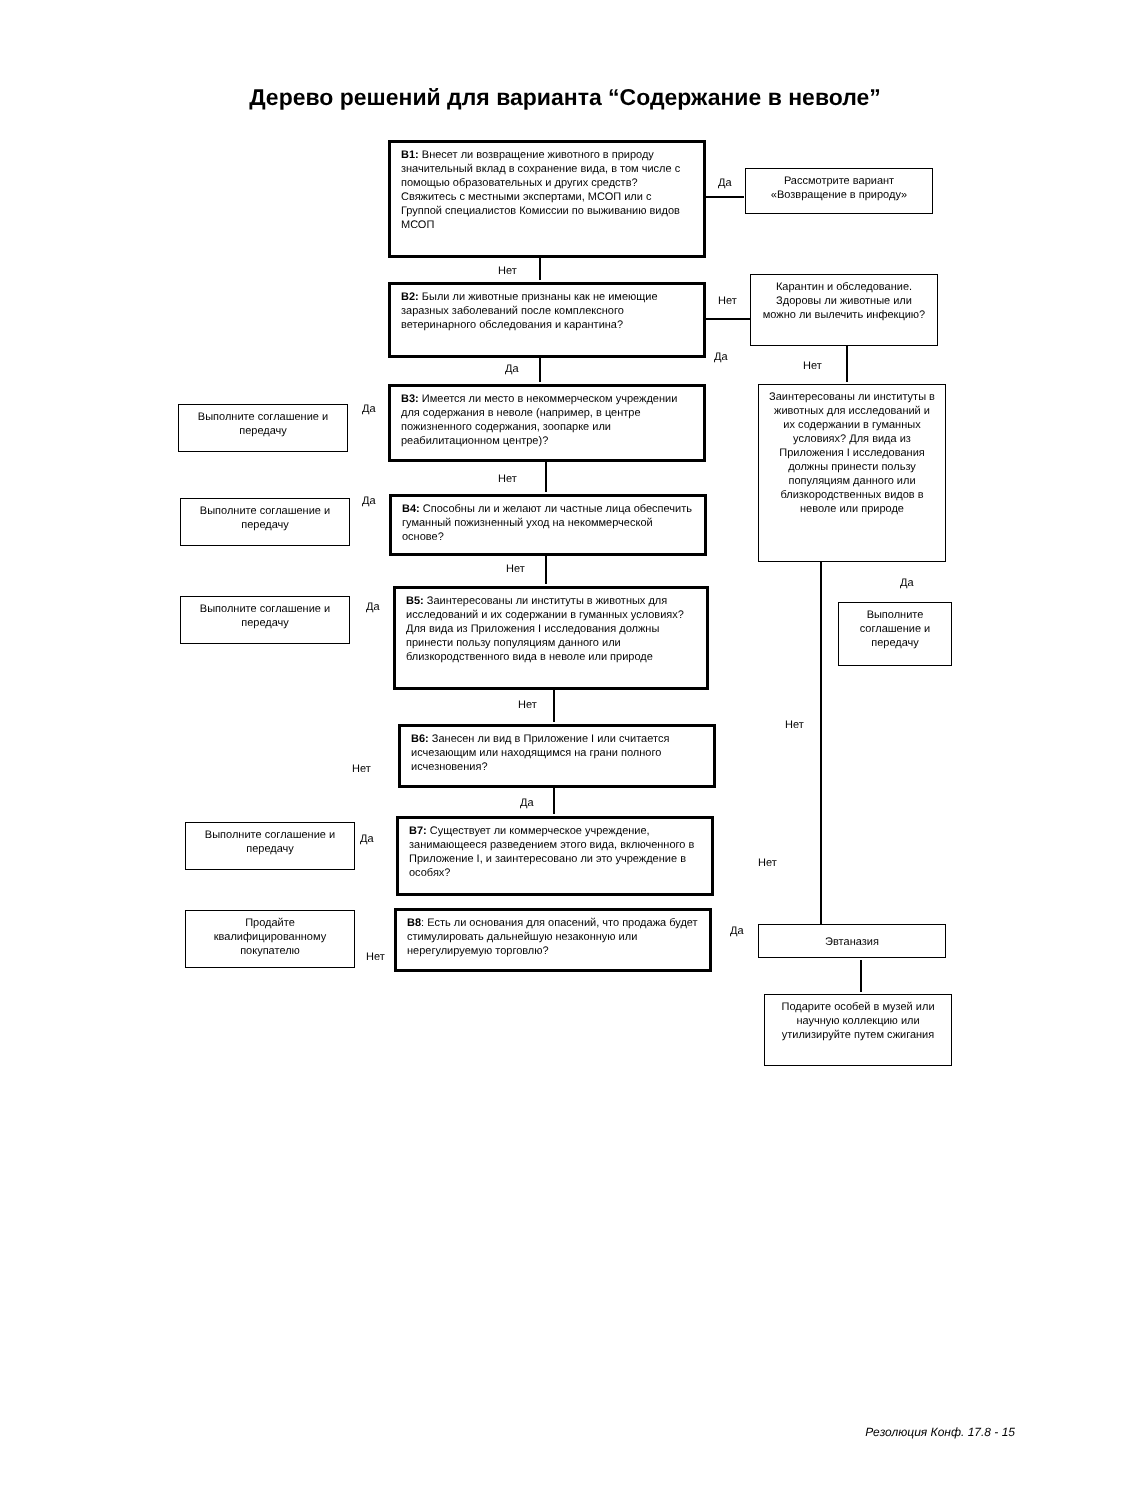Дерево решений для варианта “Содержание в неволе”
В1: Внесет ли возвращение животного в природу значительный вклад в сохранение вида, в том числе с помощью образовательных и других средств?
Свяжитесь с местными экспертами, МСОП или с Группой специалистов Комиссии по выживанию видов МСОП
Да
Рассмотрите вариант «Возвращение в природу»
Нет
В2: Были ли животные признаны как не имеющие заразных заболеваний после комплексного ветеринарного обследования и карантина?
Нет
Карантин и обследование. Здоровы ли животные или можно ли вылечить инфекцию?
Да
Нет
Да
В3: Имеется ли место в некоммерческом учреждении для содержания в неволе (например, в центре пожизненного содержания, зоопарке или реабилитационном центре)?
Да
Выполните соглашение и передачу
Заинтересованы ли институты в животных для исследований и их содержании в гуманных условиях? Для вида из Приложения I исследования должны принести пользу популяциям данного или близкородственных видов в неволе или природе
Нет
В4: Способны ли и желают ли частные лица обеспечить гуманный пожизненный уход на некоммерческой основе?
Да
Выполните соглашение и передачу
Нет
Да
В5: Заинтересованы ли институты в животных для исследований и их содержании в гуманных условиях? Для вида из Приложения I исследования должны принести пользу популяциям данного или близкородственного вида в неволе или природе
Да
Выполните соглашение и передачу
Выполните соглашение и передачу
Нет
Нет
В6: Занесен ли вид в Приложение I или считается исчезающим или находящимся на грани полного исчезновения?
Нет
Да
В7: Существует ли коммерческое учреждение, занимающееся разведением этого вида, включенного в Приложение I, и заинтересовано ли это учреждение в особях?
Да
Выполните соглашение и передачу
Нет
В8: Есть ли основания для опасений, что продажа будет стимулировать дальнейшую незаконную или нерегулируемую торговлю?
Продайте квалифицированному покупателю
Нет
Да Эвтаназия
Подарите особей в музей или научную коллекцию или утилизируйте путем сжигания
Резолюция Конф. 17.8 - 15